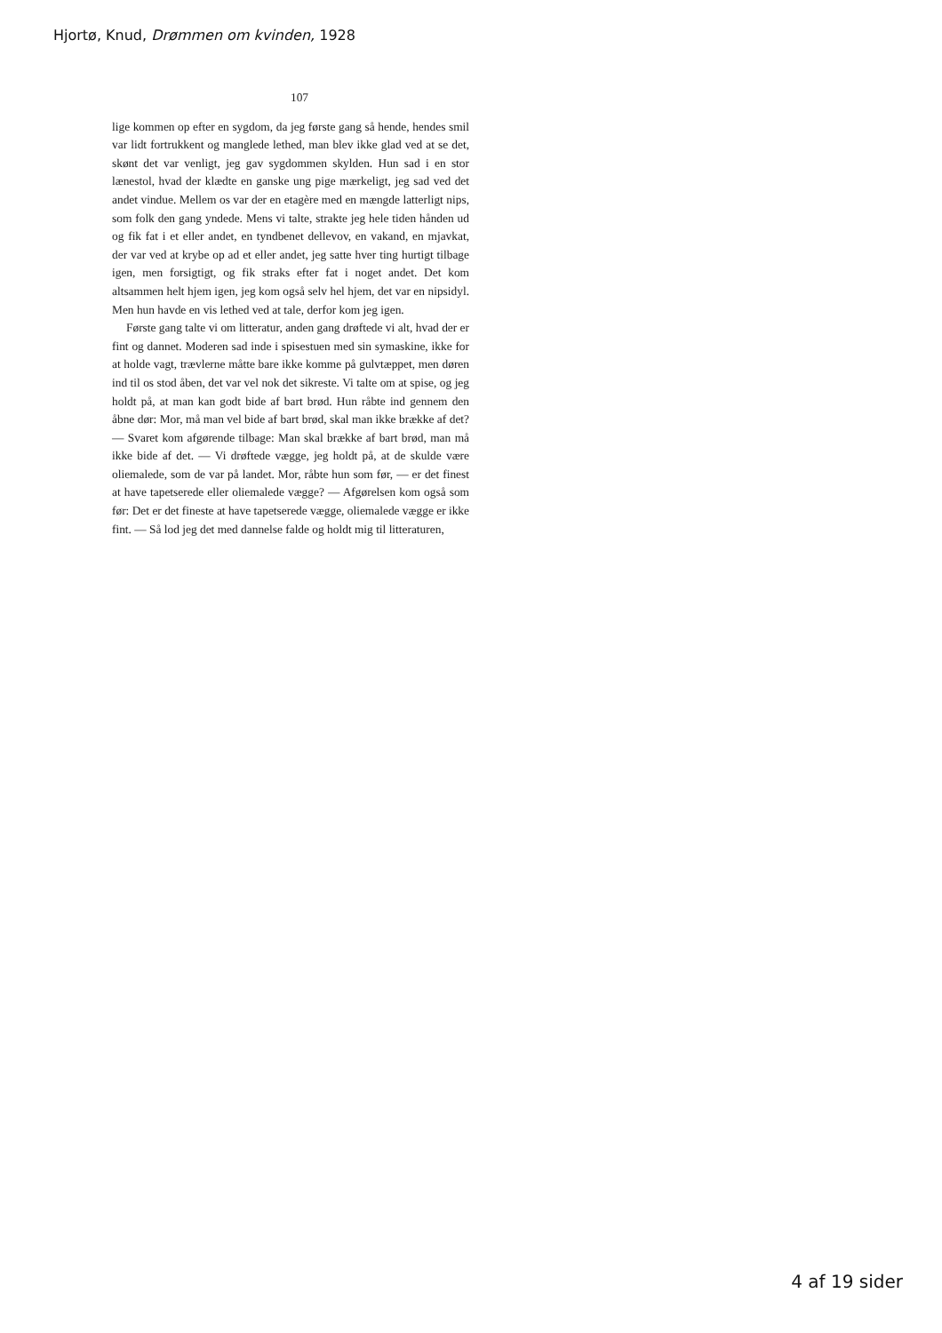Hjortø, Knud, Drømmen om kvinden, 1928
107
lige kommen op efter en sygdom, da jeg første gang så hende, hendes smil var lidt fortrukkent og manglede lethed, man blev ikke glad ved at se det, skønt det var venligt, jeg gav sygdommen skylden. Hun sad i en stor lænestol, hvad der klædte en ganske ung pige mærkeligt, jeg sad ved det andet vindue. Mellem os var der en etagère med en mængde latterligt nips, som folk den gang yndede. Mens vi talte, strakte jeg hele tiden hånden ud og fik fat i et eller andet, en tyndbenet dellevov, en vakand, en mjavkat, der var ved at krybe op ad et eller andet, jeg satte hver ting hurtigt tilbage igen, men forsigtigt, og fik straks efter fat i noget andet. Det kom altsammen helt hjem igen, jeg kom også selv hel hjem, det var en nipsidyl. Men hun havde en vis lethed ved at tale, derfor kom jeg igen.
Første gang talte vi om litteratur, anden gang drøftede vi alt, hvad der er fint og dannet. Moderen sad inde i spisestuen med sin symaskine, ikke for at holde vagt, trævlerne måtte bare ikke komme på gulvtæppet, men døren ind til os stod åben, det var vel nok det sikreste. Vi talte om at spise, og jeg holdt på, at man kan godt bide af bart brød. Hun råbte ind gennem den åbne dør: Mor, må man vel bide af bart brød, skal man ikke brække af det? — Svaret kom afgørende tilbage: Man skal brække af bart brød, man må ikke bide af det. — Vi drøftede vægge, jeg holdt på, at de skulde være oliemalede, som de var på landet. Mor, råbte hun som før, — er det finest at have tapetserede eller oliemalede vægge? — Afgørelsen kom også som før: Det er det fineste at have tapetserede vægge, oliemalede vægge er ikke fint. — Så lod jeg det med dannelse falde og holdt mig til litteraturen,
4 af 19 sider